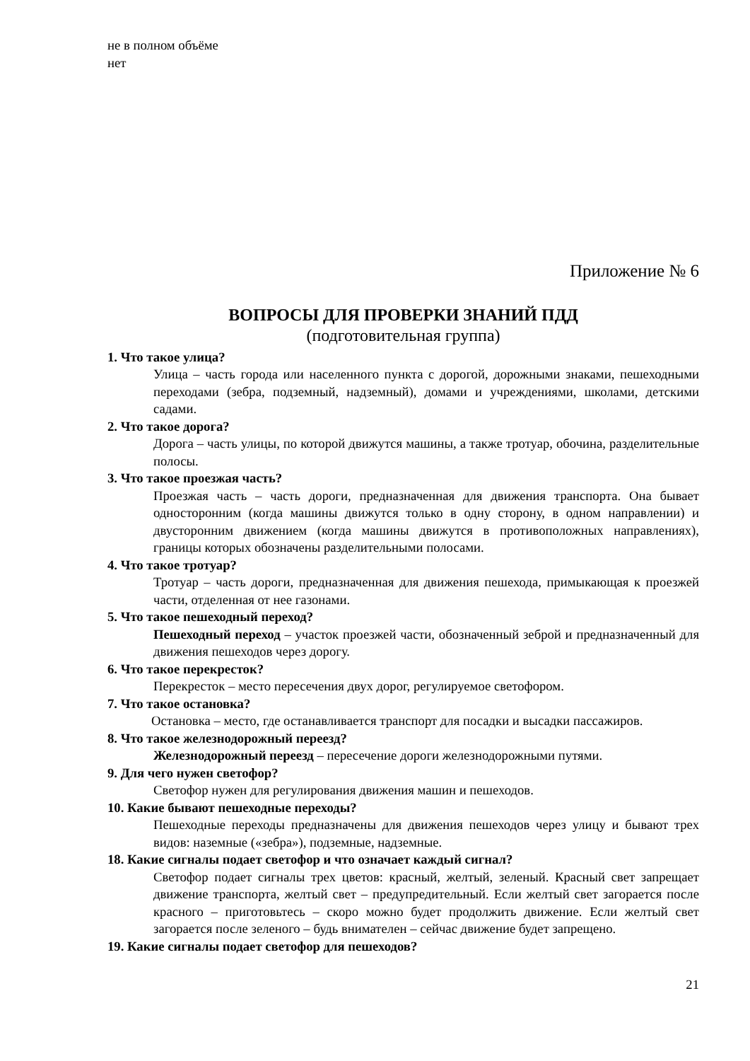не в полном объёме
нет
Приложение № 6
ВОПРОСЫ ДЛЯ ПРОВЕРКИ ЗНАНИЙ ПДД
(подготовительная группа)
1. Что такое улица?
Улица – часть города или населенного пункта с дорогой, дорожными знаками, пешеходными переходами (зебра, подземный, надземный), домами и учреждениями, школами, детскими садами.
2. Что такое дорога?
Дорога – часть улицы, по которой движутся машины, а также тротуар, обочина, разделительные полосы.
3. Что такое проезжая часть?
Проезжая часть – часть дороги, предназначенная для движения транспорта. Она бывает односторонним (когда машины движутся только в одну сторону, в одном направлении) и двусторонним движением (когда машины движутся в противоположных направлениях), границы которых обозначены разделительными полосами.
4. Что такое тротуар?
Тротуар – часть дороги, предназначенная для движения пешехода, примыкающая к проезжей части, отделенная от нее газонами.
5. Что такое пешеходный переход?
Пешеходный переход – участок проезжей части, обозначенный зеброй и предназначенный для движения пешеходов через дорогу.
6. Что такое перекресток?
Перекресток – место пересечения двух дорог, регулируемое светофором.
7. Что такое остановка?
Остановка – место, где останавливается транспорт для посадки и высадки пассажиров.
8. Что такое железнодорожный переезд?
Железнодорожный переезд – пересечение дороги железнодорожными путями.
9. Для чего нужен светофор?
Светофор нужен для регулирования движения машин и пешеходов.
10. Какие бывают пешеходные переходы?
Пешеходные переходы предназначены для движения пешеходов через улицу и бывают трех видов: наземные («зебра»), подземные, надземные.
18. Какие сигналы подает светофор и что означает каждый сигнал?
Светофор подает сигналы трех цветов: красный, желтый, зеленый. Красный свет запрещает движение транспорта, желтый свет – предупредительный. Если желтый свет загорается после красного – приготовьтесь – скоро можно будет продолжить движение. Если желтый свет загорается после зеленого – будь внимателен – сейчас движение будет запрещено.
19. Какие сигналы подает светофор для пешеходов?
21